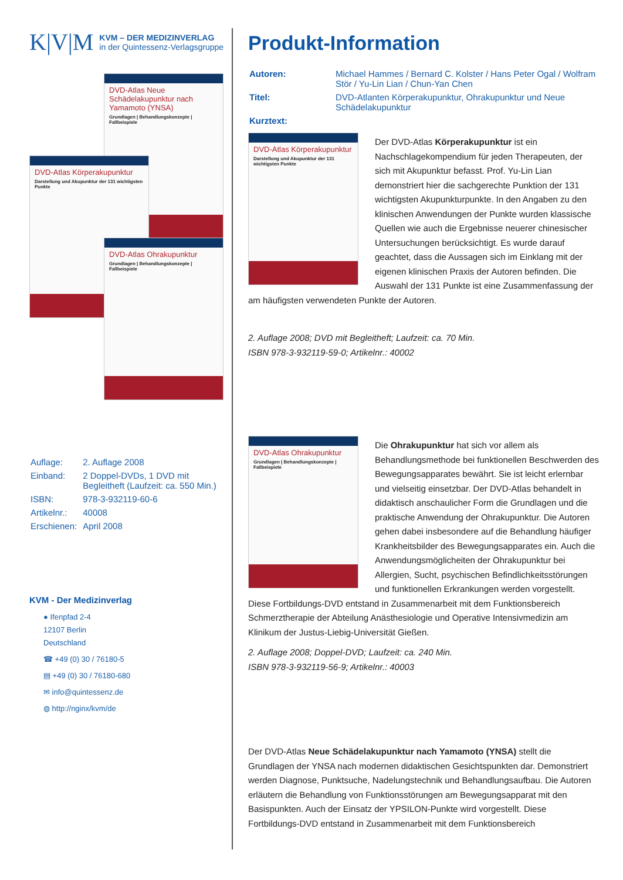K|V|M
KVM – DER MEDIZINVERLAG
in der Quintessenz-Verlagsgruppe
DVD-Atlas Neue Schädelakupunktur nach Yamamoto (YNSA)
Grundlagen | Behandlungskonzepte | Fallbeispiele
DVD-Atlas Körperakupunktur
Darstellung und Akupunktur der 131 wichtigsten Punkte
DVD-Atlas Ohrakupunktur
Grundlagen | Behandlungskonzepte | Fallbeispiele
| Auflage: | 2. Auflage 2008 |
| Einband: | 2 Doppel-DVDs, 1 DVD mit Begleitheft (Laufzeit: ca. 550 Min.) |
| ISBN: | 978-3-932119-60-6 |
| Artikelnr.: | 40008 |
| Erschienen: | April 2008 |
KVM - Der Medizinverlag
● Ifenpfad 2-4
12107 Berlin
Deutschland
☎ +49 (0) 30 / 76180-5
▤ +49 (0) 30 / 76180-680
✉ info@quintessenz.de
◍ http://nginx/kvm/de
Produkt-Information
| Autoren: | Michael Hammes / Bernard C. Kolster / Hans Peter Ogal / Wolfram Stör / Yu-Lin Lian / Chun-Yan Chen |
| Titel: | DVD-Atlanten Körperakupunktur, Ohrakupunktur und Neue Schädelakupunktur |
| Kurztext: | |
DVD-Atlas Körperakupunktur
Darstellung und Akupunktur der 131 wichtigsten Punkte
Der DVD-Atlas Körperakupunktur ist ein Nachschlagekompendium für jeden Therapeuten, der sich mit Akupunktur befasst. Prof. Yu-Lin Lian demonstriert hier die sachgerechte Punktion der 131 wichtigsten Akupunkturpunkte. In den Angaben zu den klinischen Anwendungen der Punkte wurden klassische Quellen wie auch die Ergebnisse neuerer chinesischer Untersuchungen berücksichtigt. Es wurde darauf geachtet, dass die Aussagen sich im Einklang mit der eigenen klinischen Praxis der Autoren befinden. Die Auswahl der 131 Punkte ist eine Zusammenfassung der am häufigsten verwendeten Punkte der Autoren.
2. Auflage 2008; DVD mit Begleitheft; Laufzeit: ca. 70 Min.
ISBN 978-3-932119-59-0; Artikelnr.: 40002
DVD-Atlas Ohrakupunktur
Grundlagen | Behandlungskonzepte | Fallbeispiele
Die Ohrakupunktur hat sich vor allem als Behandlungsmethode bei funktionellen Beschwerden des Bewegungsapparates bewährt. Sie ist leicht erlernbar und vielseitig einsetzbar. Der DVD-Atlas behandelt in didaktisch anschaulicher Form die Grundlagen und die praktische Anwendung der Ohrakupunktur. Die Autoren gehen dabei insbesondere auf die Behandlung häufiger Krankheitsbilder des Bewegungsapparates ein. Auch die Anwendungsmöglicheiten der Ohrakupunktur bei Allergien, Sucht, psychischen Befindlichkeitsstörungen und funktionellen Erkrankungen werden vorgestellt. Diese Fortbildungs-DVD entstand in Zusammenarbeit mit dem Funktionsbereich Schmerztherapie der Abteilung Anästhesiologie und Operative Intensivmedizin am Klinikum der Justus-Liebig-Universität Gießen.
2. Auflage 2008; Doppel-DVD; Laufzeit: ca. 240 Min.
ISBN 978-3-932119-56-9; Artikelnr.: 40003
Der DVD-Atlas Neue Schädelakupunktur nach Yamamoto (YNSA) stellt die Grundlagen der YNSA nach modernen didaktischen Gesichtspunkten dar. Demonstriert werden Diagnose, Punktsuche, Nadelungstechnik und Behandlungsaufbau. Die Autoren erläutern die Behandlung von Funktionsstörungen am Bewegungsapparat mit den Basispunkten. Auch der Einsatz der YPSILON-Punkte wird vorgestellt. Diese Fortbildungs-DVD entstand in Zusammenarbeit mit dem Funktionsbereich